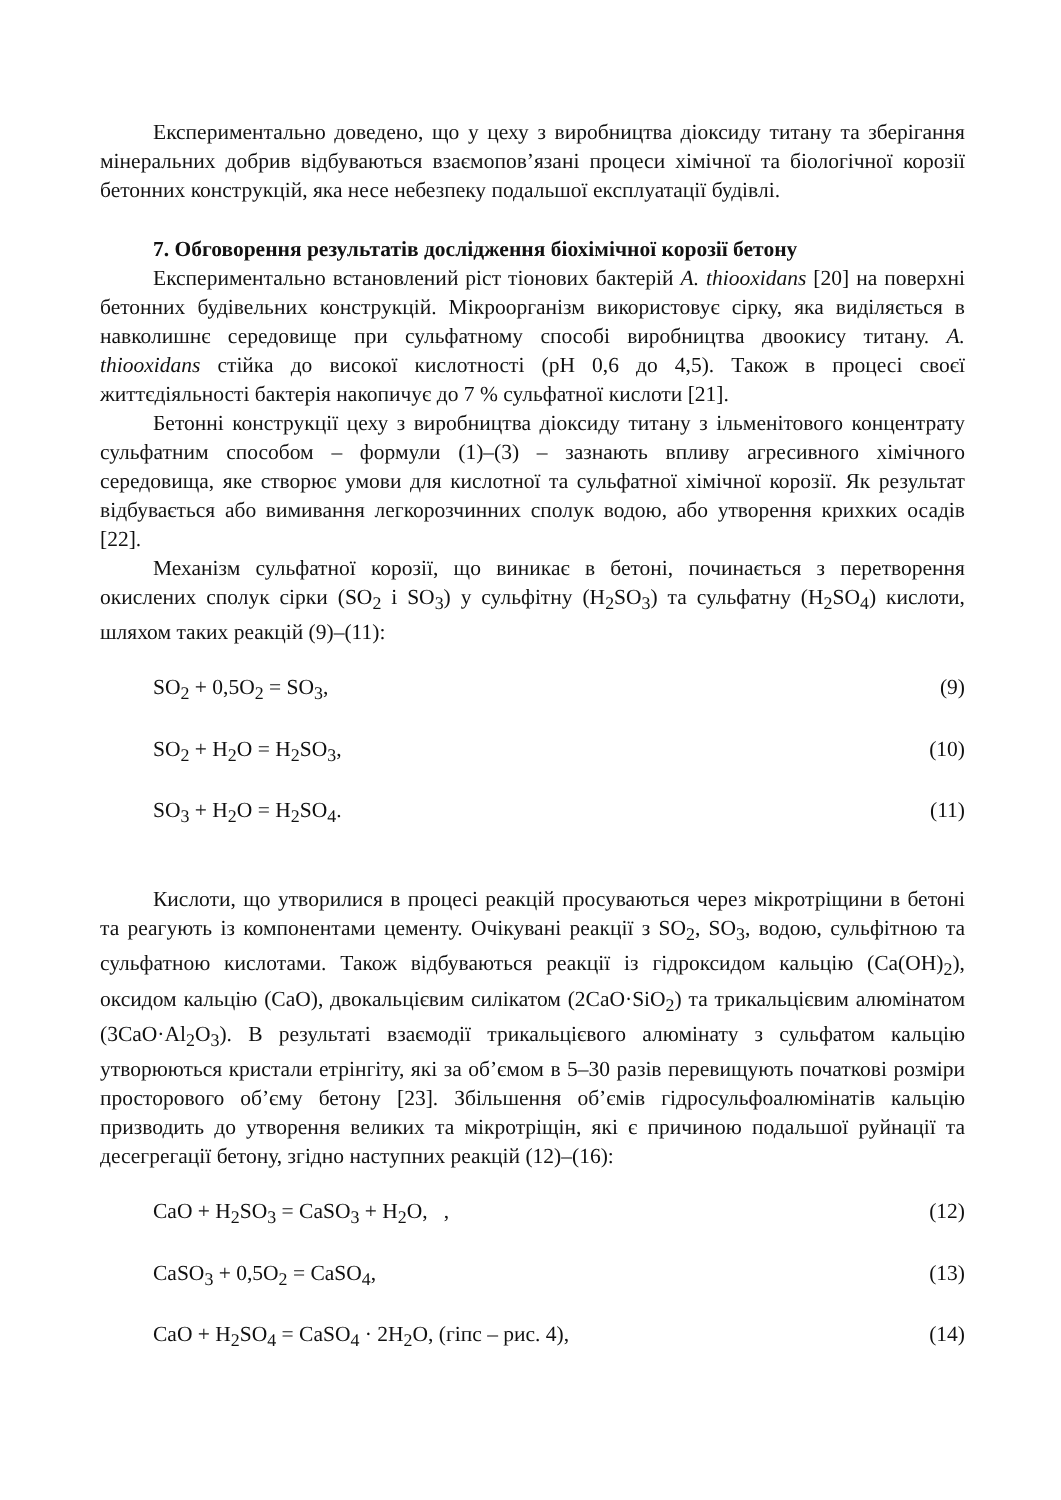Експериментально доведено, що у цеху з виробництва діоксиду титану та зберігання мінеральних добрив відбуваються взаємопов’язані процеси хімічної та біологічної корозії бетонних конструкцій, яка несе небезпеку подальшої експлуатації будівлі.
7. Обговорення результатів дослідження біохімічної корозії бетону
Експериментально встановлений ріст тіонових бактерій A. thiooxidans [20] на поверхні бетонних будівельних конструкцій. Мікроорганізм використовує сірку, яка виділяється в навколишнє середовище при сульфатному способі виробництва двоокису титану. A. thiooxidans стійка до високої кислотності (pH 0,6 до 4,5). Також в процесі своєї життєдіяльності бактерія накопичує до 7 % сульфатної кислоти [21].
Бетонні конструкції цеху з виробництва діоксиду титану з ільменітового концентрату сульфатним способом – формули (1)–(3) – зазнають впливу агресивного хімічного середовища, яке створює умови для кислотної та сульфатної хімічної корозії. Як результат відбувається або вимивання легкорозчинних сполук водою, або утворення крихких осадів [22].
Механізм сульфатної корозії, що виникає в бетоні, починається з перетворення окислених сполук сірки (SO<sub>2</sub> і SO<sub>3</sub>) у сульфітну (H<sub>2</sub>SO<sub>3</sub>) та сульфатну (H<sub>2</sub>SO<sub>4</sub>) кислоти, шляхом таких реакцій (9)–(11):
SO<sub>2</sub> + 0,5O<sub>2</sub> = SO<sub>3</sub>, (9)
SO<sub>2</sub> + H<sub>2</sub>O = H<sub>2</sub>SO<sub>3</sub>, (10)
SO<sub>3</sub> + H<sub>2</sub>O = H<sub>2</sub>SO<sub>4</sub>. (11)
Кислоти, що утворилися в процесі реакцій просуваються через мікротріщини в бетоні та реагують із компонентами цементу. Очікувані реакції з SO<sub>2</sub>, SO<sub>3</sub>, водою, сульфітною та сульфатною кислотами. Також відбуваються реакції із гідроксидом кальцію (Ca(OH)<sub>2</sub>), оксидом кальцію (CaO), двокальцієвим силікатом (2CaO·SiO<sub>2</sub>) та трикальцієвим алюмінатом (3CaO·Al<sub>2</sub>O<sub>3</sub>). В результаті взаємодії трикальцієвого алюмінату з сульфатом кальцію утворюються кристали етрінгіту, які за об’ємом в 5–30 разів перевищують початкові розміри просторового об’єму бетону [23]. Збільшення об’ємів гідросульфоалюмінатів кальцію призводить до утворення великих та мікротріщін, які є причиною подальшої руйнації та десегрегації бетону, згідно наступних реакцій (12)–(16):
CaO + H<sub>2</sub>SO<sub>3</sub> = CaSO<sub>3</sub> + H<sub>2</sub>O, , (12)
CaSO<sub>3</sub> + 0,5O<sub>2</sub> = CaSO<sub>4</sub>, (13)
CaO + H<sub>2</sub>SO<sub>4</sub> = CaSO<sub>4</sub> · 2H<sub>2</sub>O, (гіпс – рис. 4), (14)